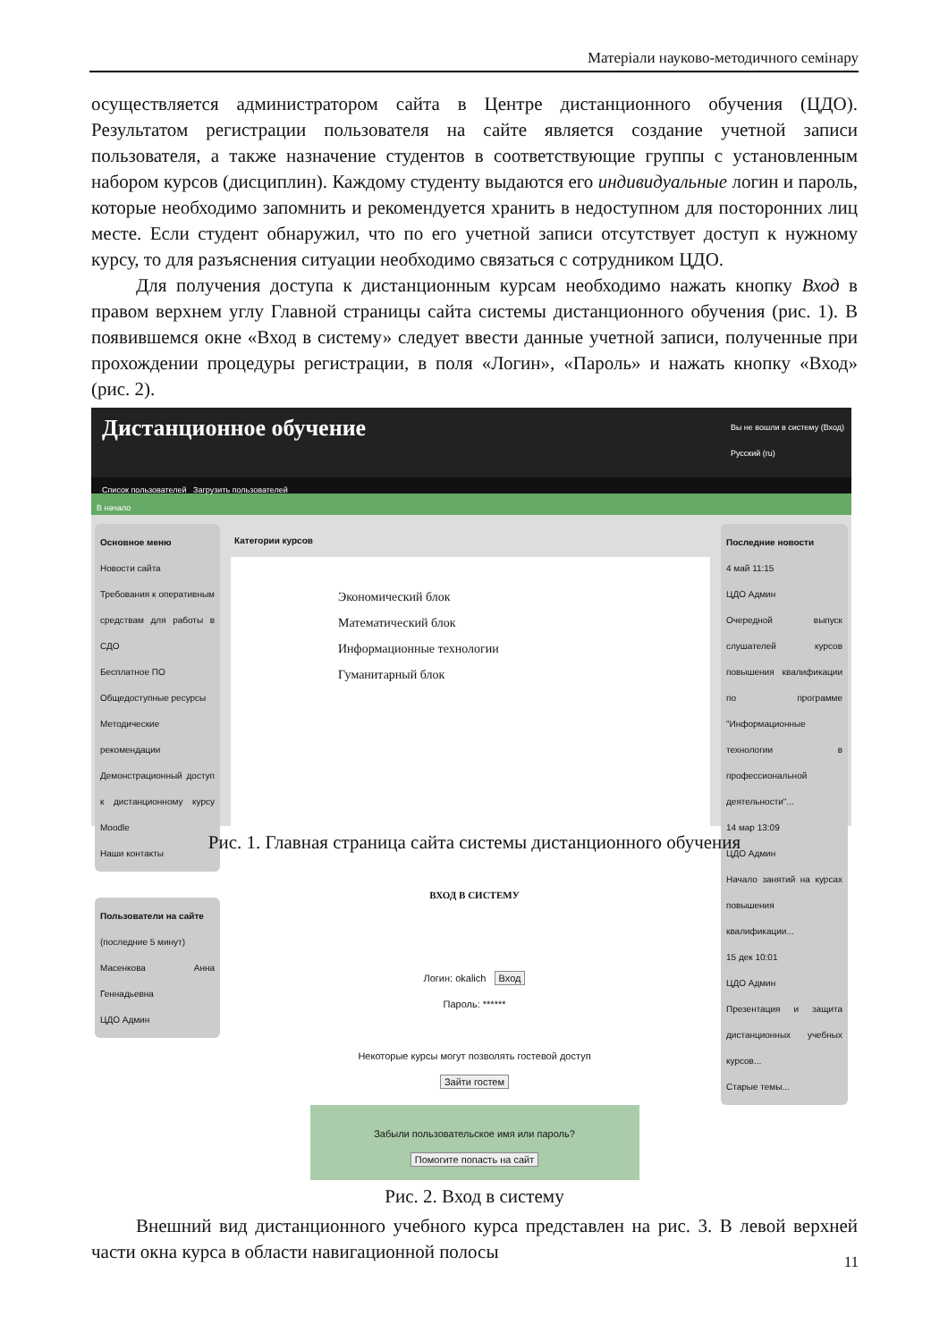Матеріали науково-методичного семінару
осуществляется администратором сайта в Центре дистанционного обучения (ЦДО). Результатом регистрации пользователя на сайте является создание учетной записи пользователя, а также назначение студентов в соответствующие группы с установленным набором курсов (дисциплин). Каждому студенту выдаются его индивидуальные логин и пароль, которые необходимо запомнить и рекомендуется хранить в недоступном для посторонних лиц месте. Если студент обнаружил, что по его учетной записи отсутствует доступ к нужному курсу, то для разъяснения ситуации необходимо связаться с сотрудником ЦДО.
Для получения доступа к дистанционным курсам необходимо нажать кнопку Вход в правом верхнем углу Главной страницы сайта системы дистанционного обучения (рис. 1). В появившемся окне «Вход в систему» следует ввести данные учетной записи, полученные при прохождении процедуры регистрации, в поля «Логин», «Пароль» и нажать кнопку «Вход» (рис. 2).
Дистанционное обучение
Вы не вошли в систему (Вход)
Русский (ru)
Список пользователей Загрузить пользователей
В начало
Основное меню
Новости сайта
Требования к оперативным средствам для работы в СДО
Бесплатное ПО
Общедоступные ресурсы
Методические рекомендации
Демонстрационный доступ к дистанционному курсу Moodle
Наши контакты
Пользователи на сайте
(последние 5 минут)
Масенкова Анна Геннадьевна
ЦДО Админ
Категории курсов
Экономический блок
Математический блок
Информационные технологии
Гуманитарный блок
Последние новости
4 май 11:15
ЦДО Админ
Очередной выпуск слушателей курсов повышения квалификации по программе "Информационные технологии в профессиональной деятельности"...
14 мар 13:09
ЦДО Админ
Начало занятий на курсах повышения квалификации...
15 дек 10:01
ЦДО Админ
Презентация и защита дистанционных учебных курсов...
Старые темы...
Рис. 1. Главная страница сайта системы дистанционного обучения
ВХОД В СИСТЕМУ
Логин: okalich Вход
Пароль: ******
Некоторые курсы могут позволять гостевой доступ
Зайти гостем
Забыли пользовательское имя или пароль?
Помогите попасть на сайт
Рис. 2. Вход в систему
Внешний вид дистанционного учебного курса представлен на рис. 3. В левой верхней части окна курса в области навигационной полосы
11